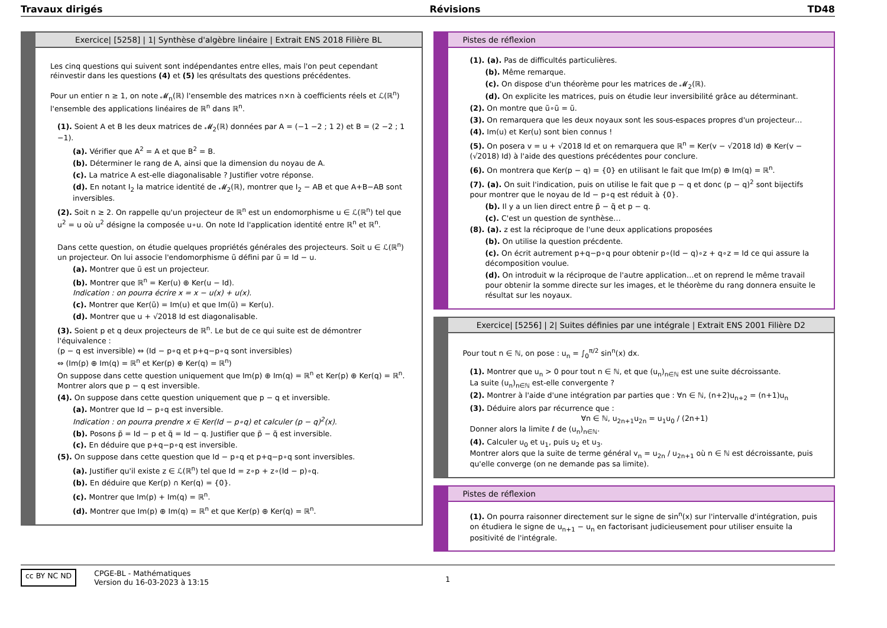Travaux dirigés Révisions TD48
Exercice| [5258] | 1| Synthèse d'algèbre linéaire | Extrait ENS 2018 Filière BL
Les cinq questions qui suivent sont indépendantes entre elles, mais l'on peut cependant réinvestir dans les questions (4) et (5) les qrésultats des questions précédentes.
Pour un entier n ≥ 1, on note 𝓜<sub>n</sub>(ℝ) l'ensemble des matrices n×n à coefficients réels et ℒ(ℝ<sup>n</sup>) l'ensemble des applications linéaires de ℝ<sup>n</sup> dans ℝ<sup>n</sup>.
(1). Soient A et B les deux matrices de 𝓜<sub>2</sub>(ℝ) données par A = (−1 −2 ; 1 2) et B = (2 −2 ; 1 −1).
(a). Vérifier que A<sup>2</sup> = A et que B<sup>2</sup> = B.
(b). Déterminer le rang de A, ainsi que la dimension du noyau de A.
(c). La matrice A est-elle diagonalisable ? Justifier votre réponse.
(d). En notant I<sub>2</sub> la matrice identité de 𝓜<sub>2</sub>(ℝ), montrer que I<sub>2</sub> − AB et que A+B−AB sont inversibles.
(2). Soit n ≥ 2. On rappelle qu'un projecteur de ℝ<sup>n</sup> est un endomorphisme u ∈ ℒ(ℝ<sup>n</sup>) tel que u<sup>2</sup> = u où u<sup>2</sup> désigne la composée u∘u. On note Id l'application identité entre ℝ<sup>n</sup> et ℝ<sup>n</sup>.
Dans cette question, on étudie quelques propriétés générales des projecteurs. Soit u ∈ ℒ(ℝ<sup>n</sup>) un projecteur. On lui associe l'endomorphisme ũ défini par ũ = Id − u.
(a). Montrer que ũ est un projecteur.
(b). Montrer que ℝ<sup>n</sup> = Ker(u) ⊕ Ker(u − Id).
Indication : on pourra écrire x = x − u(x) + u(x).
(c). Montrer que Ker(ũ) = Im(u) et que Im(ũ) = Ker(u).
(d). Montrer que u + √2018 Id est diagonalisable.
(3). Soient p et q deux projecteurs de ℝ<sup>n</sup>. Le but de ce qui suite est de démontrer l'équivalence :
(p − q est inversible) ⇔ (Id − p∘q et p+q−p∘q sont inversibles)
⇔ (Im(p) ⊕ Im(q) = ℝ<sup>n</sup> et Ker(p) ⊕ Ker(q) = ℝ<sup>n</sup>)
On suppose dans cette question uniquement que Im(p) ⊕ Im(q) = ℝ<sup>n</sup> et Ker(p) ⊕ Ker(q) = ℝ<sup>n</sup>.
Montrer alors que p − q est inversible.
(4). On suppose dans cette question uniquement que p − q et inversible.
(a). Montrer que Id − p∘q est inversible.
Indication : on pourra prendre x ∈ Ker(Id − p∘q) et calculer (p − q)<sup>2</sup>(x).
(b). Posons p̃ = Id − p et q̃ = Id − q. Justifier que p̃ − q̃ est inversible.
(c). En déduire que p+q−p∘q est inversible.
(5). On suppose dans cette question que Id − p∘q et p+q−p∘q sont inversibles.
(a). Justifier qu'il existe z ∈ ℒ(ℝ<sup>n</sup>) tel que Id = z∘p + z∘(Id − p)∘q.
(b). En déduire que Ker(p) ∩ Ker(q) = {0}.
(c). Montrer que Im(p) + Im(q) = ℝ<sup>n</sup>.
(d). Montrer que Im(p) ⊕ Im(q) = ℝ<sup>n</sup> et que Ker(p) ⊕ Ker(q) = ℝ<sup>n</sup>.
Pistes de réflexion
(1). (a). Pas de difficultés particulières.
(b). Même remarque.
(c). On dispose d'un théorème pour les matrices de 𝓜<sub>2</sub>(ℝ).
(d). On explicite les matrices, puis on étudie leur inversibilité grâce au déterminant.
(2). On montre que ũ∘ũ = ũ.
(3). On remarquera que les deux noyaux sont les sous-espaces propres d'un projecteur…
(4). Im(u) et Ker(u) sont bien connus !
(5). On posera v = u + √2018 Id et on remarquera que ℝ<sup>n</sup> = Ker(v − √2018 Id) ⊕ Ker(v − (√2018) Id) à l'aide des questions précédentes pour conclure.
(6). On montrera que Ker(p − q) = {0} en utilisant le fait que Im(p) ⊕ Im(q) = ℝ<sup>n</sup>.
(7). (a). On suit l'indication, puis on utilise le fait que p − q et donc (p − q)<sup>2</sup> sont bijectifs pour montrer que le noyau de Id − p∘q est réduit à {0}.
(b). Il y a un lien direct entre p̃ − q̃ et p − q.
(c). C'est un question de synthèse…
(8). (a). z est la réciproque de l'une deux applications proposées
(b). On utilise la question précdente.
(c). On écrit autrement p+q−p∘q pour obtenir p∘(Id − q)∘z + q∘z = Id ce qui assure la décomposition voulue.
(d). On introduit w la réciproque de l'autre application…et on reprend le même travail pour obtenir la somme directe sur les images, et le théorème du rang donnera ensuite le résultat sur les noyaux.
Exercice| [5256] | 2| Suites définies par une intégrale | Extrait ENS 2001 Filière D2
Pour tout n ∈ ℕ, on pose : u<sub>n</sub> = ∫<sub>0</sub><sup>π/2</sup> sin<sup>n</sup>(x) dx.
(1). Montrer que u<sub>n</sub> > 0 pour tout n ∈ ℕ, et que (u<sub>n</sub>)<sub>n∈ℕ</sub> est une suite décroissante.
La suite (u<sub>n</sub>)<sub>n∈ℕ</sub> est-elle convergente ?
(2). Montrer à l'aide d'une intégration par parties que : ∀n ∈ ℕ, (n+2)u<sub>n+2</sub> = (n+1)u<sub>n</sub>
(3). Déduire alors par récurrence que :
∀n ∈ ℕ, u<sub>2n+1</sub>u<sub>2n</sub> = u<sub>1</sub>u<sub>0</sub> / (2n+1)
Donner alors la limite ℓ de (u<sub>n</sub>)<sub>n∈ℕ</sub>.
(4). Calculer u<sub>0</sub> et u<sub>1</sub>, puis u<sub>2</sub> et u<sub>3</sub>.
Montrer alors que la suite de terme général v<sub>n</sub> = u<sub>2n</sub> / u<sub>2n+1</sub> où n ∈ ℕ est décroissante, puis qu'elle converge (on ne demande pas sa limite).
Pistes de réflexion
(1). On pourra raisonner directement sur le signe de sin<sup>n</sup>(x) sur l'intervalle d'intégration, puis on étudiera le signe de u<sub>n+1</sub> − u<sub>n</sub> en factorisant judicieusement pour utiliser ensuite la positivité de l'intégrale.
cc BY NC ND CPGE-BL - Mathématiques
Version du 16-03-2023 à 13:15
1